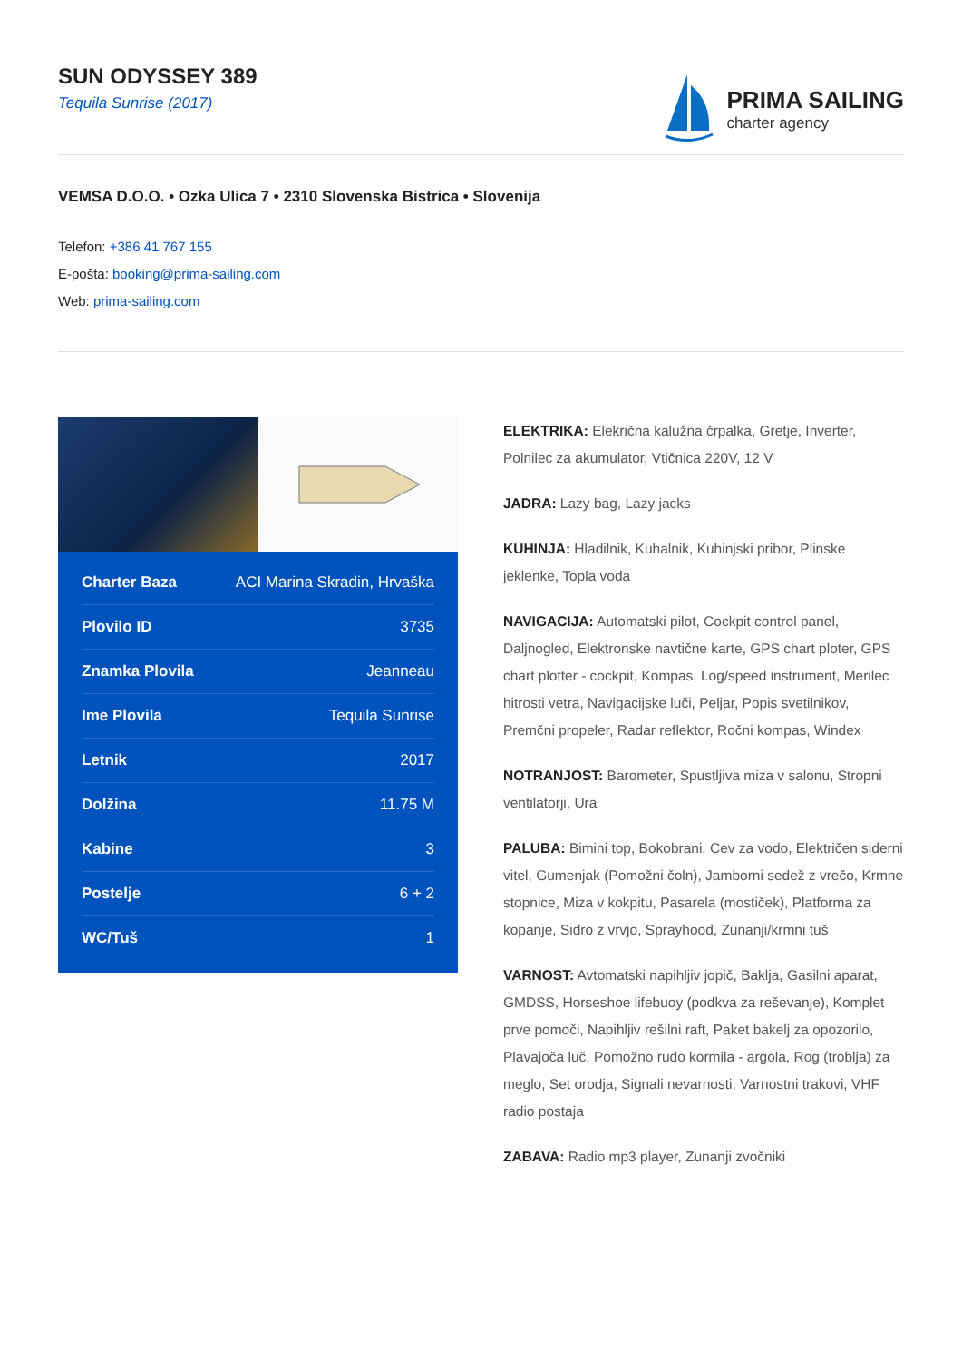SUN ODYSSEY 389
Tequila Sunrise (2017)
PRIMA SAILING
charter agency
VEMSA D.O.O. • Ozka Ulica 7 • 2310 Slovenska Bistrica • Slovenija
Telefon: +386 41 767 155
E-pošta: booking@prima-sailing.com
Web: prima-sailing.com
| Charter Baza | ACI Marina Skradin, Hrvaška |
| Plovilo ID | 3735 |
| Znamka Plovila | Jeanneau |
| Ime Plovila | Tequila Sunrise |
| Letnik | 2017 |
| Dolžina | 11.75 M |
| Kabine | 3 |
| Postelje | 6 + 2 |
| WC/Tuš | 1 |
ELEKTRIKA: Elekrična kalužna črpalka, Gretje, Inverter, Polnilec za akumulator, Vtičnica 220V, 12 V
JADRA: Lazy bag, Lazy jacks
KUHINJA: Hladilnik, Kuhalnik, Kuhinjski pribor, Plinske jeklenke, Topla voda
NAVIGACIJA: Automatski pilot, Cockpit control panel, Daljnogled, Elektronske navtične karte, GPS chart ploter, GPS chart plotter - cockpit, Kompas, Log/speed instrument, Merilec hitrosti vetra, Navigacijske luči, Peljar, Popis svetilnikov, Premčni propeler, Radar reflektor, Ročni kompas, Windex
NOTRANJOST: Barometer, Spustljiva miza v salonu, Stropni ventilatorji, Ura
PALUBA: Bimini top, Bokobrani, Cev za vodo, Električen siderni vitel, Gumenjak (Pomožni čoln), Jamborni sedež z vrečo, Krmne stopnice, Miza v kokpitu, Pasarela (mostiček), Platforma za kopanje, Sidro z vrvjo, Sprayhood, Zunanji/krmni tuš
VARNOST: Avtomatski napihljiv jopič, Baklja, Gasilni aparat, GMDSS, Horseshoe lifebuoy (podkva za reševanje), Komplet prve pomoči, Napihljiv rešilni raft, Paket bakelj za opozorilo, Plavajoča luč, Pomožno rudo kormila - argola, Rog (troblja) za meglo, Set orodja, Signali nevarnosti, Varnostni trakovi, VHF radio postaja
ZABAVA: Radio mp3 player, Zunanji zvočniki